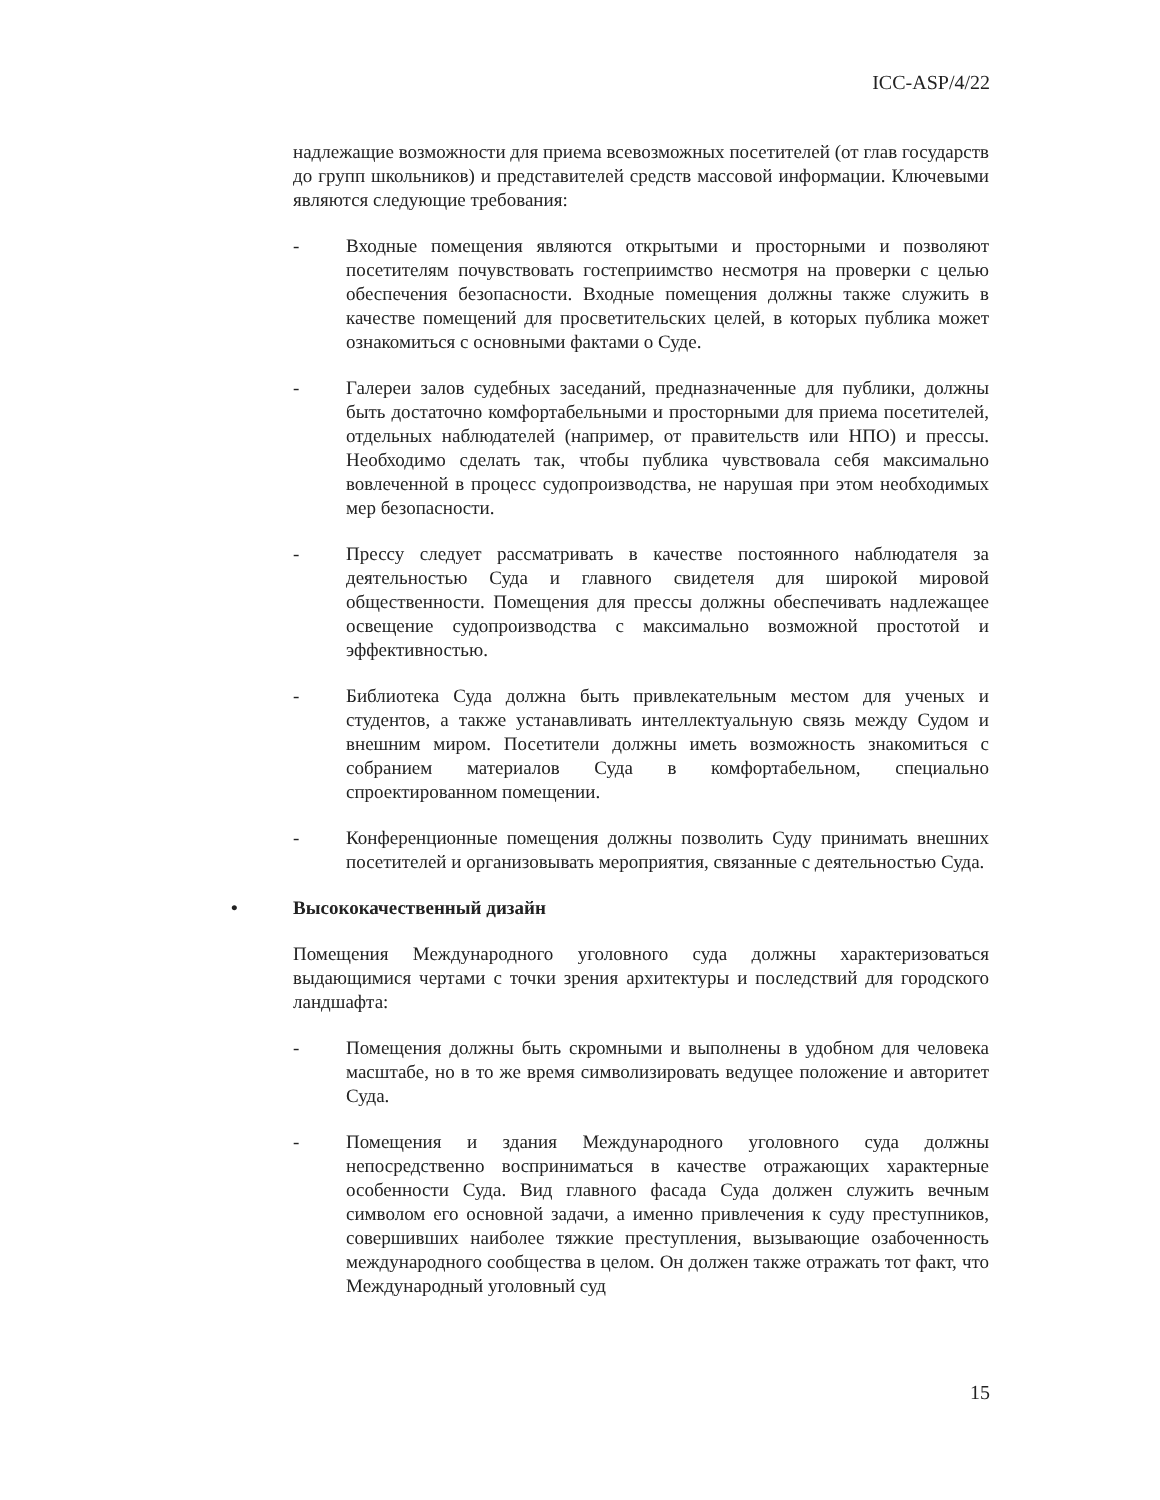ICC-ASP/4/22
надлежащие возможности для приема всевозможных посетителей (от глав государств до групп школьников) и представителей средств массовой информации. Ключевыми являются следующие требования:
- Входные помещения являются открытыми и просторными и позволяют посетителям почувствовать гостеприимство несмотря на проверки с целью обеспечения безопасности. Входные помещения должны также служить в качестве помещений для просветительских целей, в которых публика может ознакомиться с основными фактами о Суде.
- Галереи залов судебных заседаний, предназначенные для публики, должны быть достаточно комфортабельными и просторными для приема посетителей, отдельных наблюдателей (например, от правительств или НПО) и прессы. Необходимо сделать так, чтобы публика чувствовала себя максимально вовлеченной в процесс судопроизводства, не нарушая при этом необходимых мер безопасности.
- Прессу следует рассматривать в качестве постоянного наблюдателя за деятельностью Суда и главного свидетеля для широкой мировой общественности. Помещения для прессы должны обеспечивать надлежащее освещение судопроизводства с максимально возможной простотой и эффективностью.
- Библиотека Суда должна быть привлекательным местом для ученых и студентов, а также устанавливать интеллектуальную связь между Судом и внешним миром. Посетители должны иметь возможность знакомиться с собранием материалов Суда в комфортабельном, специально спроектированном помещении.
- Конференционные помещения должны позволить Суду принимать внешних посетителей и организовывать мероприятия, связанные с деятельностью Суда.
• Высококачественный дизайн
Помещения Международного уголовного суда должны характеризоваться выдающимися чертами с точки зрения архитектуры и последствий для городского ландшафта:
- Помещения должны быть скромными и выполнены в удобном для человека масштабе, но в то же время символизировать ведущее положение и авторитет Суда.
- Помещения и здания Международного уголовного суда должны непосредственно восприниматься в качестве отражающих характерные особенности Суда. Вид главного фасада Суда должен служить вечным символом его основной задачи, а именно привлечения к суду преступников, совершивших наиболее тяжкие преступления, вызывающие озабоченность международного сообщества в целом. Он должен также отражать тот факт, что Международный уголовный суд
15